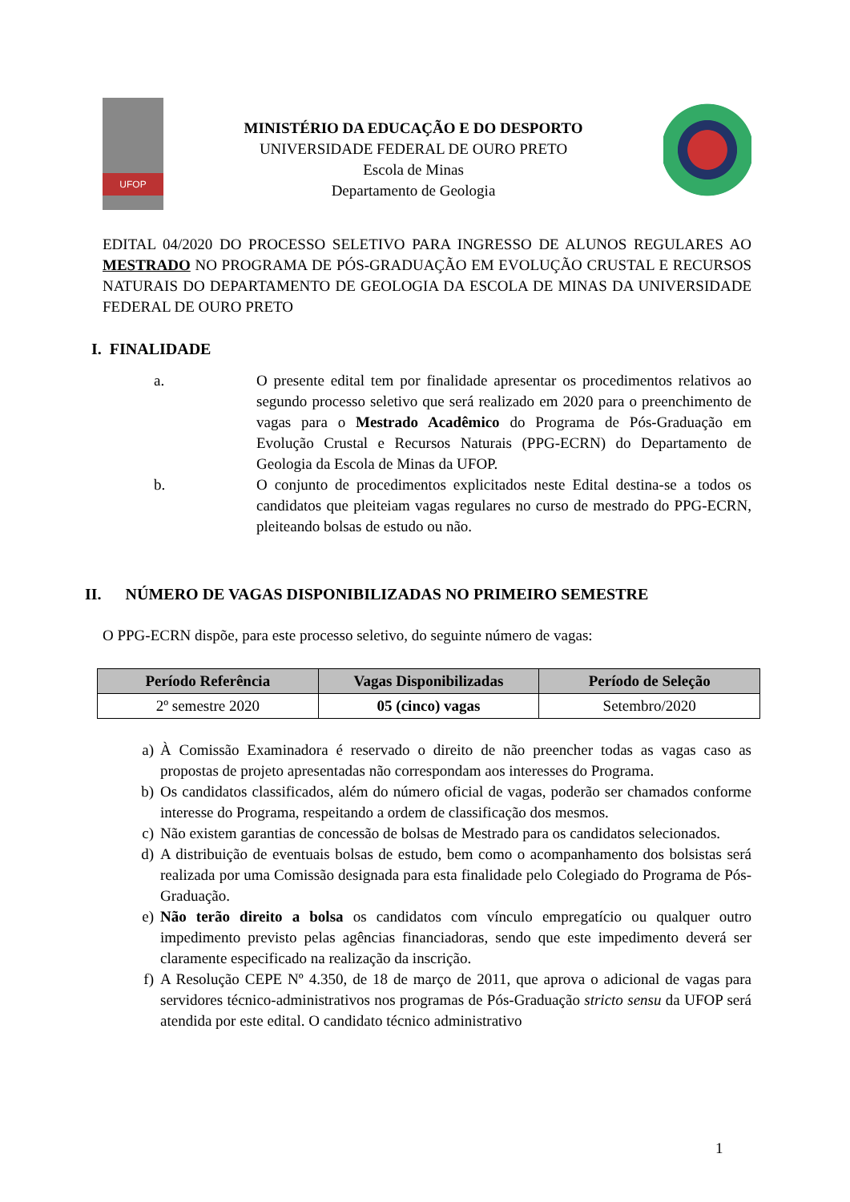UFOP
MINISTÉRIO DA EDUCAÇÃO E DO DESPORTO
UNIVERSIDADE FEDERAL DE OURO PRETO
Escola de Minas
Departamento de Geologia
EDITAL 04/2020 DO PROCESSO SELETIVO PARA INGRESSO DE ALUNOS REGULARES AO MESTRADO NO PROGRAMA DE PÓS-GRADUAÇÃO EM EVOLUÇÃO CRUSTAL E RECURSOS NATURAIS DO DEPARTAMENTO DE GEOLOGIA DA ESCOLA DE MINAS DA UNIVERSIDADE FEDERAL DE OURO PRETO
I. FINALIDADE
a. O presente edital tem por finalidade apresentar os procedimentos relativos ao segundo processo seletivo que será realizado em 2020 para o preenchimento de vagas para o Mestrado Acadêmico do Programa de Pós-Graduação em Evolução Crustal e Recursos Naturais (PPG-ECRN) do Departamento de Geologia da Escola de Minas da UFOP.
b. O conjunto de procedimentos explicitados neste Edital destina-se a todos os candidatos que pleiteiam vagas regulares no curso de mestrado do PPG-ECRN, pleiteando bolsas de estudo ou não.
II. NÚMERO DE VAGAS DISPONIBILIZADAS NO PRIMEIRO SEMESTRE
O PPG-ECRN dispõe, para este processo seletivo, do seguinte número de vagas:
| Período Referência | Vagas Disponibilizadas | Período de Seleção |
| --- | --- | --- |
| 2º semestre 2020 | 05 (cinco) vagas | Setembro/2020 |
a) À Comissão Examinadora é reservado o direito de não preencher todas as vagas caso as propostas de projeto apresentadas não correspondam aos interesses do Programa.
b) Os candidatos classificados, além do número oficial de vagas, poderão ser chamados conforme interesse do Programa, respeitando a ordem de classificação dos mesmos.
c) Não existem garantias de concessão de bolsas de Mestrado para os candidatos selecionados.
d) A distribuição de eventuais bolsas de estudo, bem como o acompanhamento dos bolsistas será realizada por uma Comissão designada para esta finalidade pelo Colegiado do Programa de Pós-Graduação.
e) Não terão direito a bolsa os candidatos com vínculo empregatício ou qualquer outro impedimento previsto pelas agências financiadoras, sendo que este impedimento deverá ser claramente especificado na realização da inscrição.
f) A Resolução CEPE Nº 4.350, de 18 de março de 2011, que aprova o adicional de vagas para servidores técnico-administrativos nos programas de Pós-Graduação stricto sensu da UFOP será atendida por este edital. O candidato técnico administrativo
1